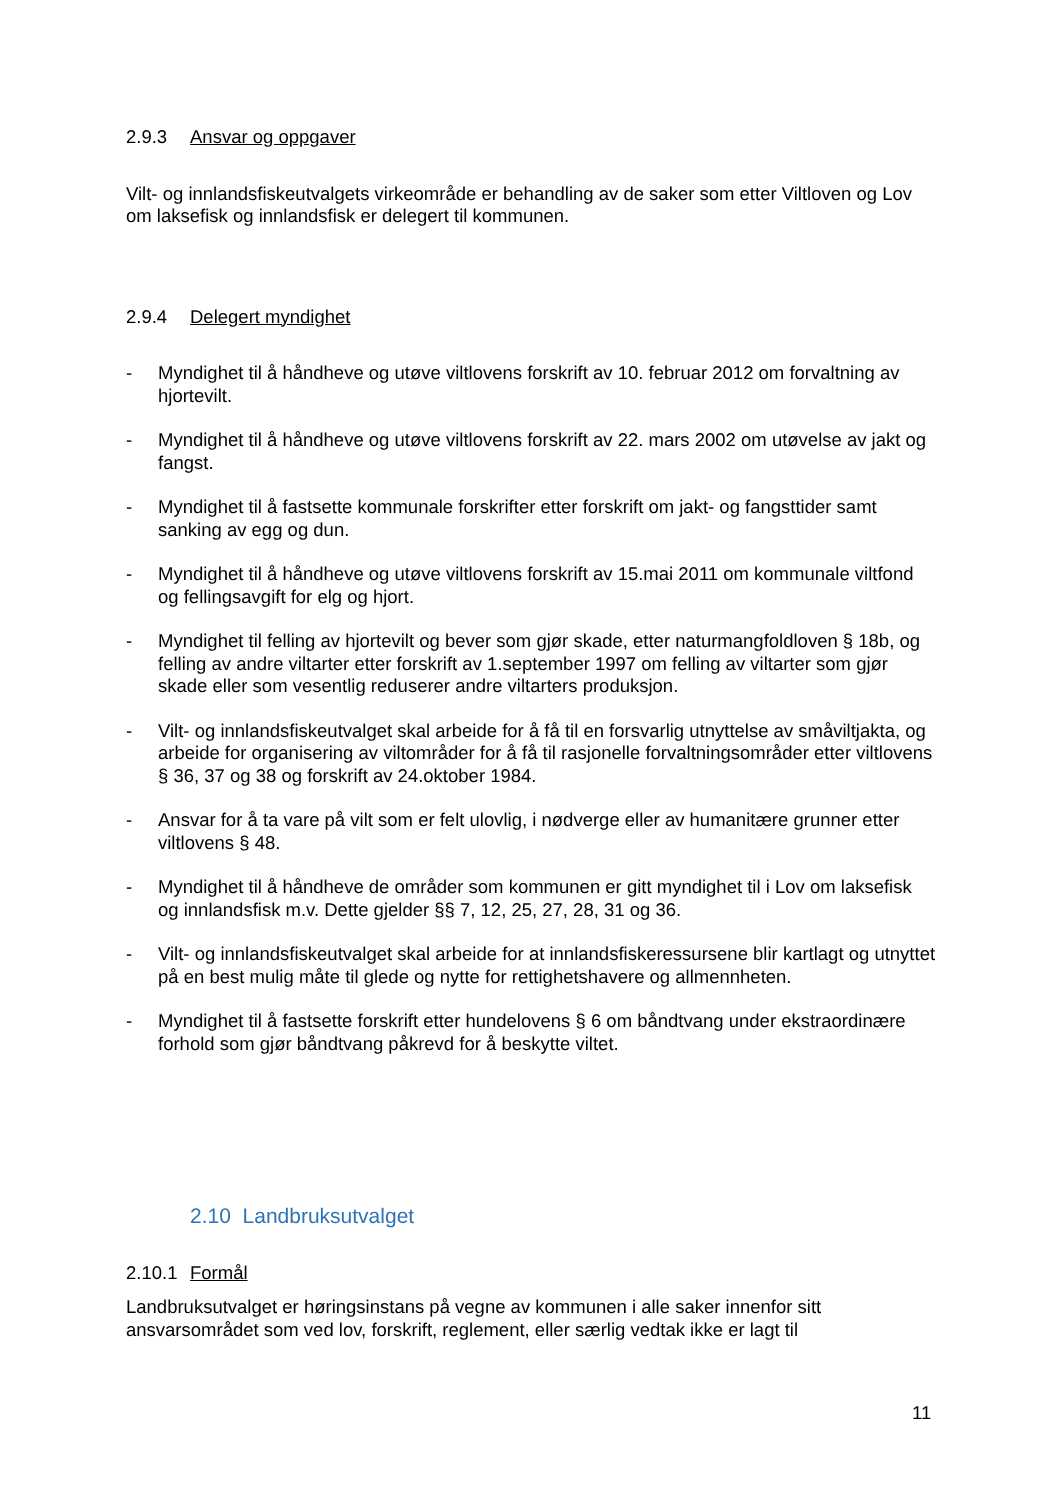2.9.3 Ansvar og oppgaver
Vilt- og innlandsfiskeutvalgets virkeområde er behandling av de saker som etter Viltloven og Lov om laksefisk og innlandsfisk er delegert til kommunen.
2.9.4 Delegert myndighet
- Myndighet til å håndheve og utøve viltlovens forskrift av 10. februar 2012 om forvaltning av hjortevilt.
- Myndighet til å håndheve og utøve viltlovens forskrift av 22. mars 2002 om utøvelse av jakt og fangst.
- Myndighet til å fastsette kommunale forskrifter etter forskrift om jakt- og fangsttider samt sanking av egg og dun.
- Myndighet til å håndheve og utøve viltlovens forskrift av 15.mai 2011 om kommunale viltfond og fellingsavgift for elg og hjort.
- Myndighet til felling av hjortevilt og bever som gjør skade, etter naturmangfoldloven § 18b, og felling av andre viltarter etter forskrift av 1.september 1997 om felling av viltarter som gjør skade eller som vesentlig reduserer andre viltarters produksjon.
- Vilt- og innlandsfiskeutvalget skal arbeide for å få til en forsvarlig utnyttelse av småviltjakta, og arbeide for organisering av viltområder for å få til rasjonelle forvaltningsområder etter viltlovens § 36, 37 og 38 og forskrift av 24.oktober 1984.
- Ansvar for å ta vare på vilt som er felt ulovlig, i nødverge eller av humanitære grunner etter viltlovens § 48.
- Myndighet til å håndheve de områder som kommunen er gitt myndighet til i Lov om laksefisk og innlandsfisk m.v. Dette gjelder §§ 7, 12, 25, 27, 28, 31 og 36.
- Vilt- og innlandsfiskeutvalget skal arbeide for at innlandsfiskeressursene blir kartlagt og utnyttet på en best mulig måte til glede og nytte for rettighetshavere og allmennheten.
- Myndighet til å fastsette forskrift etter hundelovens § 6 om båndtvang under ekstraordinære forhold som gjør båndtvang påkrevd for å beskytte viltet.
2.10 Landbruksutvalget
2.10.1 Formål
Landbruksutvalget er høringsinstans på vegne av kommunen i alle saker innenfor sitt ansvarsområdet som ved lov, forskrift, reglement, eller særlig vedtak ikke er lagt til
11